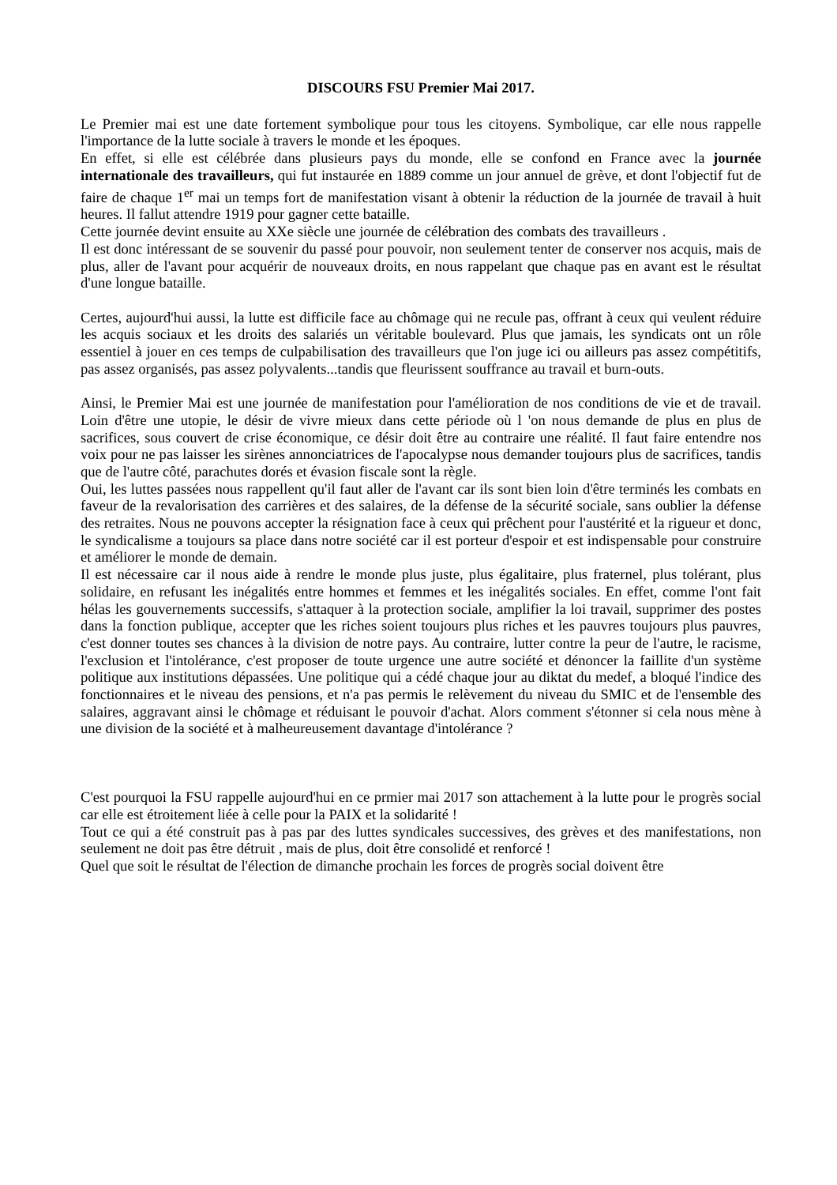DISCOURS FSU Premier Mai 2017.
Le Premier mai est une date fortement symbolique pour tous les citoyens. Symbolique, car elle nous rappelle l'importance de la lutte sociale à travers le monde et les époques.
En effet, si elle est célébrée dans plusieurs pays du monde, elle se confond en France avec la journée internationale des travailleurs, qui fut instaurée en 1889 comme un jour annuel de grève, et dont l'objectif fut de faire de chaque 1<sup>er</sup> mai un temps fort de manifestation visant à obtenir la réduction de la journée de travail à huit heures. Il fallut attendre 1919 pour gagner cette bataille.
Cette journée devint ensuite au XXe siècle une journée de célébration des combats des travailleurs .
Il est donc intéressant de se souvenir du passé pour pouvoir, non seulement tenter de conserver nos acquis, mais de plus, aller de l'avant pour acquérir de nouveaux droits, en nous rappelant que chaque pas en avant est le résultat d'une longue bataille.
Certes, aujourd'hui aussi, la lutte est difficile face au chômage qui ne recule pas, offrant à ceux qui veulent réduire les acquis sociaux et les droits des salariés un véritable boulevard. Plus que jamais, les syndicats ont un rôle essentiel à jouer en ces temps de culpabilisation des travailleurs que l'on juge ici ou ailleurs pas assez compétitifs, pas assez organisés, pas assez polyvalents...tandis que fleurissent souffrance au travail et burn-outs.
Ainsi, le Premier Mai est une journée de manifestation pour l'amélioration de nos conditions de vie et de travail. Loin d'être une utopie, le désir de vivre mieux dans cette période où l 'on nous demande de plus en plus de sacrifices, sous couvert de crise économique, ce désir doit être au contraire une réalité. Il faut faire entendre nos voix pour ne pas laisser les sirènes annonciatrices de l'apocalypse nous demander toujours plus de sacrifices, tandis que de l'autre côté, parachutes dorés et évasion fiscale sont la règle.
Oui, les luttes passées nous rappellent qu'il faut aller de l'avant car ils sont bien loin d'être terminés les combats en faveur de la revalorisation des carrières et des salaires, de la défense de la sécurité sociale, sans oublier la défense des retraites. Nous ne pouvons accepter la résignation face à ceux qui prêchent pour l'austérité et la rigueur et donc, le syndicalisme a toujours sa place dans notre société car il est porteur d'espoir et est indispensable pour construire et améliorer le monde de demain.
Il est nécessaire car il nous aide à rendre le monde plus juste, plus égalitaire, plus fraternel, plus tolérant, plus solidaire, en refusant les inégalités entre hommes et femmes et les inégalités sociales. En effet, comme l'ont fait hélas les gouvernements successifs, s'attaquer à la protection sociale, amplifier la loi travail, supprimer des postes dans la fonction publique, accepter que les riches soient toujours plus riches et les pauvres toujours plus pauvres, c'est donner toutes ses chances à la division de notre pays. Au contraire, lutter contre la peur de l'autre, le racisme, l'exclusion et l'intolérance, c'est proposer de toute urgence une autre société et dénoncer la faillite d'un système politique aux institutions dépassées. Une politique qui a cédé chaque jour au diktat du medef, a bloqué l'indice des fonctionnaires et le niveau des pensions, et n'a pas permis le relèvement du niveau du SMIC et de l'ensemble des salaires, aggravant ainsi le chômage et réduisant le pouvoir d'achat. Alors comment s'étonner si cela nous mène à une division de la société et à malheureusement davantage d'intolérance ?
C'est pourquoi la FSU rappelle aujourd'hui en ce prmier mai 2017 son attachement à la lutte pour le progrès social car elle est étroitement liée à celle pour la PAIX et la solidarité !
Tout ce qui a été construit pas à pas par des luttes syndicales successives, des grèves et des manifestations, non seulement ne doit pas être détruit , mais de plus, doit être consolidé et renforcé !
Quel que soit le résultat de l'élection de dimanche prochain les forces de progrès social doivent être